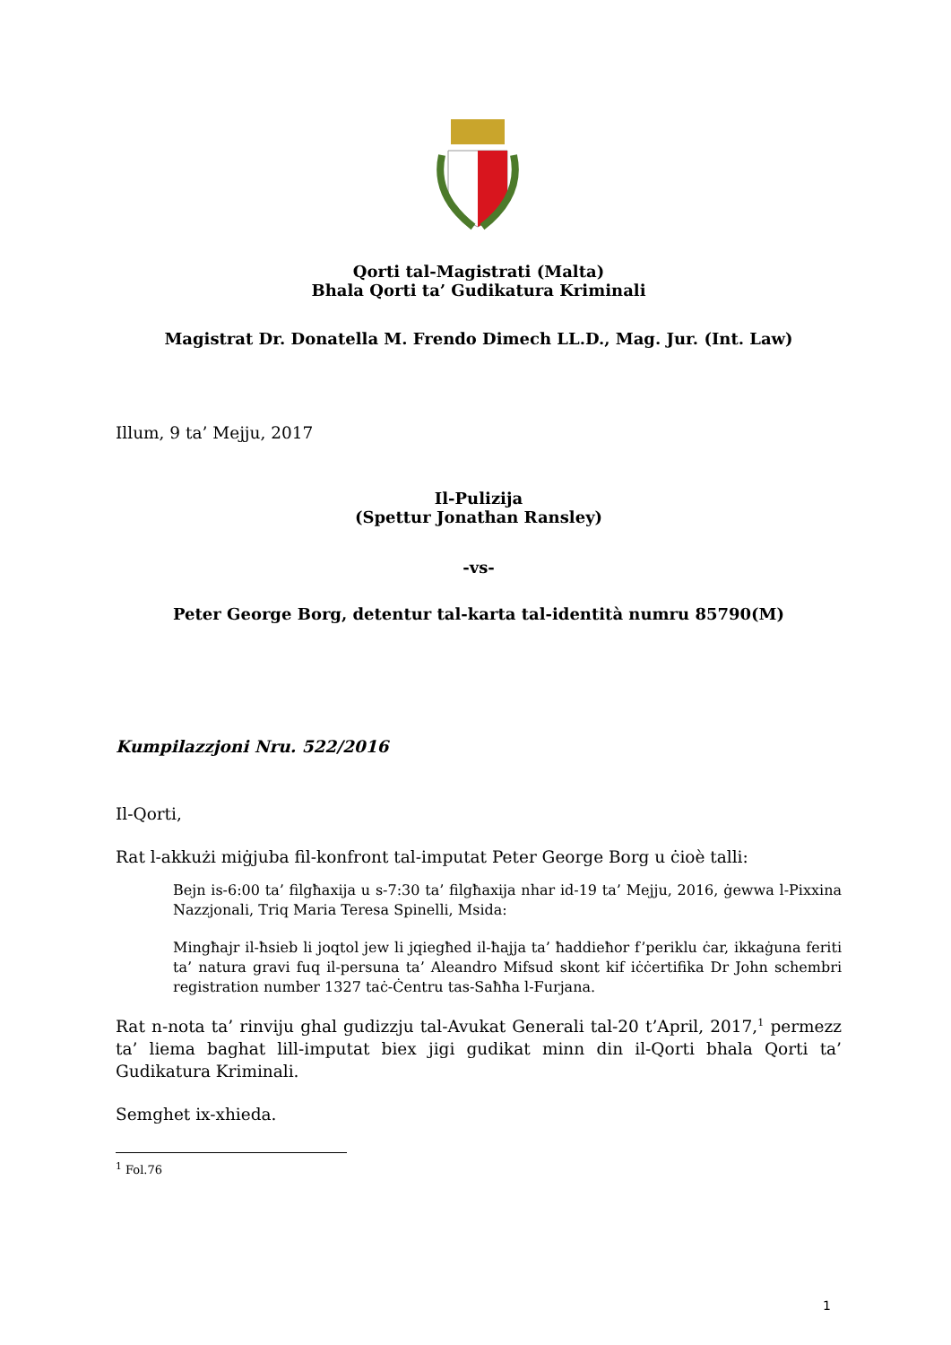Qorti tal-Magistrati (Malta)
Bhala Qorti ta’ Gudikatura Kriminali
Magistrat Dr. Donatella M. Frendo Dimech LL.D., Mag. Jur. (Int. Law)
Illum, 9 ta’ Mejju, 2017
Il-Pulizija
(Spettur Jonathan Ransley)
-vs-
Peter George Borg, detentur tal-karta tal-identità numru 85790(M)
Kumpilazzjoni Nru. 522/2016
Il-Qorti,
Rat l-akkużi miġjuba fil-konfront tal-imputat Peter George Borg u ċioè talli:
Bejn is-6:00 ta’ filgħaxija u s-7:30 ta’ filgħaxija nhar id-19 ta’ Mejju, 2016, ġewwa l-Pixxina Nazzjonali, Triq Maria Teresa Spinelli, Msida:
Mingħajr il-ħsieb li joqtol jew li jqiegħed il-ħajja ta’ ħaddieħor f’periklu ċar, ikkaġuna feriti ta’ natura gravi fuq il-persuna ta’ Aleandro Mifsud skont kif iċċertifika Dr John schembri registration number 1327 taċ-Ċentru tas-Saħħa l-Furjana.
Rat n-nota ta’ rinviju ghal gudizzju tal-Avukat Generali tal-20 t’April, 2017,<sup>1</sup> permezz ta’ liema baghat lill-imputat biex jigi gudikat minn din il-Qorti bhala Qorti ta’ Gudikatura Kriminali.
Semghet ix-xhieda.
<sup>1</sup> Fol.76
1